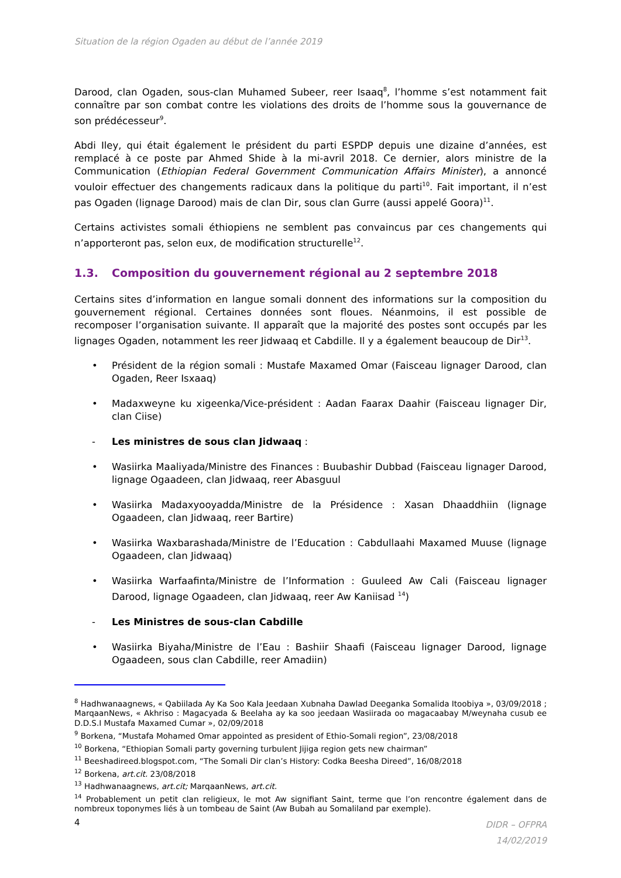Situation de la région Ogaden au début de l’année 2019
Darood, clan Ogaden, sous-clan Muhamed Subeer, reer Isaaq<sup>8</sup>, l’homme s’est notamment fait connaître par son combat contre les violations des droits de l’homme sous la gouvernance de son prédécesseur<sup>9</sup>.
Abdi Iley, qui était également le président du parti ESPDP depuis une dizaine d’années, est remplacé à ce poste par Ahmed Shide à la mi-avril 2018. Ce dernier, alors ministre de la Communication (Ethiopian Federal Government Communication Affairs Minister), a annoncé vouloir effectuer des changements radicaux dans la politique du parti<sup>10</sup>. Fait important, il n’est pas Ogaden (lignage Darood) mais de clan Dir, sous clan Gurre (aussi appelé Goora)<sup>11</sup>.
Certains activistes somali éthiopiens ne semblent pas convaincus par ces changements qui n’apporteront pas, selon eux, de modification structurelle<sup>12</sup>.
1.3. Composition du gouvernement régional au 2 septembre 2018
Certains sites d’information en langue somali donnent des informations sur la composition du gouvernement régional. Certaines données sont floues. Néanmoins, il est possible de recomposer l’organisation suivante. Il apparaît que la majorité des postes sont occupés par les lignages Ogaden, notamment les reer Jidwaaq et Cabdille. Il y a également beaucoup de Dir<sup>13</sup>.
• Président de la région somali : Mustafe Maxamed Omar (Faisceau lignager Darood, clan Ogaden, Reer Isxaaq)
• Madaxweyne ku xigeenka/Vice-président : Aadan Faarax Daahir (Faisceau lignager Dir, clan Ciise)
- Les ministres de sous clan Jidwaaq :
• Wasiirka Maaliyada/Ministre des Finances : Buubashir Dubbad (Faisceau lignager Darood, lignage Ogaadeen, clan Jidwaaq, reer Abasguul
• Wasiirka Madaxyooyadda/Ministre de la Présidence : Xasan Dhaaddhiin (lignage Ogaadeen, clan Jidwaaq, reer Bartire)
• Wasiirka Waxbarashada/Ministre de l’Education : Cabdullaahi Maxamed Muuse (lignage Ogaadeen, clan Jidwaaq)
• Wasiirka Warfaafinta/Ministre de l’Information : Guuleed Aw Cali (Faisceau lignager Darood, lignage Ogaadeen, clan Jidwaaq, reer Aw Kaniisad <sup>14</sup>)
- Les Ministres de sous-clan Cabdille
• Wasiirka Biyaha/Ministre de l’Eau : Bashiir Shaafi (Faisceau lignager Darood, lignage Ogaadeen, sous clan Cabdille, reer Amadiin)
<sup>8</sup> Hadhwanaagnews, « Qabiilada Ay Ka Soo Kala Jeedaan Xubnaha Dawlad Deeganka Somalida Itoobiya », 03/09/2018 ; MarqaanNews, « Akhriso : Magacyada & Beelaha ay ka soo jeedaan Wasiirada oo magacaabay M/weynaha cusub ee D.D.S.I Mustafa Maxamed Cumar », 02/09/2018
<sup>9</sup> Borkena, “Mustafa Mohamed Omar appointed as president of Ethio-Somali region”, 23/08/2018
<sup>10</sup> Borkena, “Ethiopian Somali party governing turbulent Jijiga region gets new chairman”
<sup>11</sup> Beeshadireed.blogspot.com, “The Somali Dir clan’s History: Codka Beesha Direed”, 16/08/2018
<sup>12</sup> Borkena, art.cit. 23/08/2018
<sup>13</sup> Hadhwanaagnews, art.cit; MarqaanNews, art.cit.
<sup>14</sup> Probablement un petit clan religieux, le mot Aw signifiant Saint, terme que l’on rencontre également dans de nombreux toponymes liés à un tombeau de Saint (Aw Bubah au Somaliland par exemple).
4 DIDR – OFPRA
14/02/2019